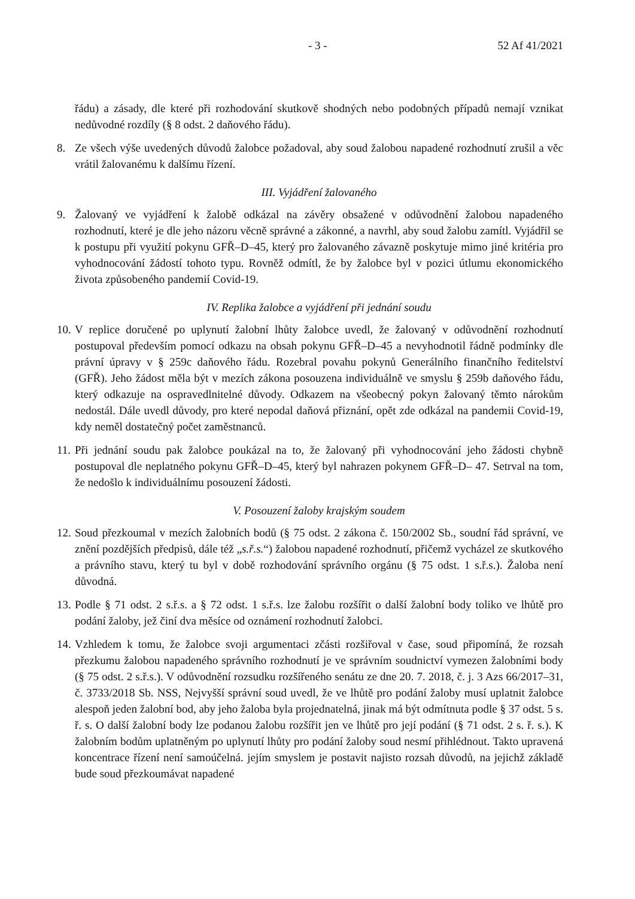- 3 - 52 Af 41/2021
řádu) a zásady, dle které při rozhodování skutkově shodných nebo podobných případů nemají vznikat nedůvodné rozdíly (§ 8 odst. 2 daňového řádu).
8. Ze všech výše uvedených důvodů žalobce požadoval, aby soud žalobou napadené rozhodnutí zrušil a věc vrátil žalovanému k dalšímu řízení.
III. Vyjádření žalovaného
9. Žalovaný ve vyjádření k žalobě odkázal na závěry obsažené v odůvodnění žalobou napadeného rozhodnutí, které je dle jeho názoru věcně správné a zákonné, a navrhl, aby soud žalobu zamítl. Vyjádřil se k postupu při využití pokynu GFŘ–D–45, který pro žalovaného závazně poskytuje mimo jiné kritéria pro vyhodnocování žádostí tohoto typu. Rovněž odmítl, že by žalobce byl v pozici útlumu ekonomického života způsobeného pandemií Covid-19.
IV. Replika žalobce a vyjádření při jednání soudu
10.
V replice doručené po uplynutí žalobní lhůty žalobce uvedl, že žalovaný v odůvodnění rozhodnutí postupoval především pomocí odkazu na obsah pokynu GFŘ–D–45 a nevyhodnotil řádně podmínky dle právní úpravy v § 259c daňového řádu. Rozebral povahu pokynů Generálního finančního ředitelství (GFŘ). Jeho žádost měla být v mezích zákona posouzena individuálně ve smyslu § 259b daňového řádu, který odkazuje na ospravedlnitelné důvody. Odkazem na všeobecný pokyn žalovaný těmto nárokům nedostál. Dále uvedl důvody, pro které nepodal daňová přiznání, opět zde odkázal na pandemii Covid-19, kdy neměl dostatečný počet zaměstnanců.
11.
Při jednání soudu pak žalobce poukázal na to, že žalovaný při vyhodnocování jeho žádosti chybně postupoval dle neplatného pokynu GFŘ–D–45, který byl nahrazen pokynem GFŘ–D– 47. Setrval na tom, že nedošlo k individuálnímu posouzení žádosti.
V. Posouzení žaloby krajským soudem
12.
Soud přezkoumal v mezích žalobních bodů (§ 75 odst. 2 zákona č. 150/2002 Sb., soudní řád správní, ve znění pozdějších předpisů, dále též „s.ř.s.“) žalobou napadené rozhodnutí, přičemž vycházel ze skutkového a právního stavu, který tu byl v době rozhodování správního orgánu (§ 75 odst. 1 s.ř.s.). Žaloba není důvodná.
13.
Podle § 71 odst. 2 s.ř.s. a § 72 odst. 1 s.ř.s. lze žalobu rozšířit o další žalobní body toliko ve lhůtě pro podání žaloby, jež činí dva měsíce od oznámení rozhodnutí žalobci.
14.
Vzhledem k tomu, že žalobce svoji argumentaci zčásti rozšiřoval v čase, soud připomíná, že rozsah přezkumu žalobou napadeného správního rozhodnutí je ve správním soudnictví vymezen žalobními body (§ 75 odst. 2 s.ř.s.). V odůvodnění rozsudku rozšířeného senátu ze dne 20. 7. 2018, č. j. 3 Azs 66/2017–31, č. 3733/2018 Sb. NSS, Nejvyšší správní soud uvedl, že ve lhůtě pro podání žaloby musí uplatnit žalobce alespoň jeden žalobní bod, aby jeho žaloba byla projednatelná, jinak má být odmítnuta podle § 37 odst. 5 s. ř. s. O další žalobní body lze podanou žalobu rozšířit jen ve lhůtě pro její podání (§ 71 odst. 2 s. ř. s.). K žalobním bodům uplatněným po uplynutí lhůty pro podání žaloby soud nesmí přihlédnout. Takto upravená koncentrace řízení není samoúčelná. jejím smyslem je postavit najisto rozsah důvodů, na jejichž základě bude soud přezkoumávat napadené